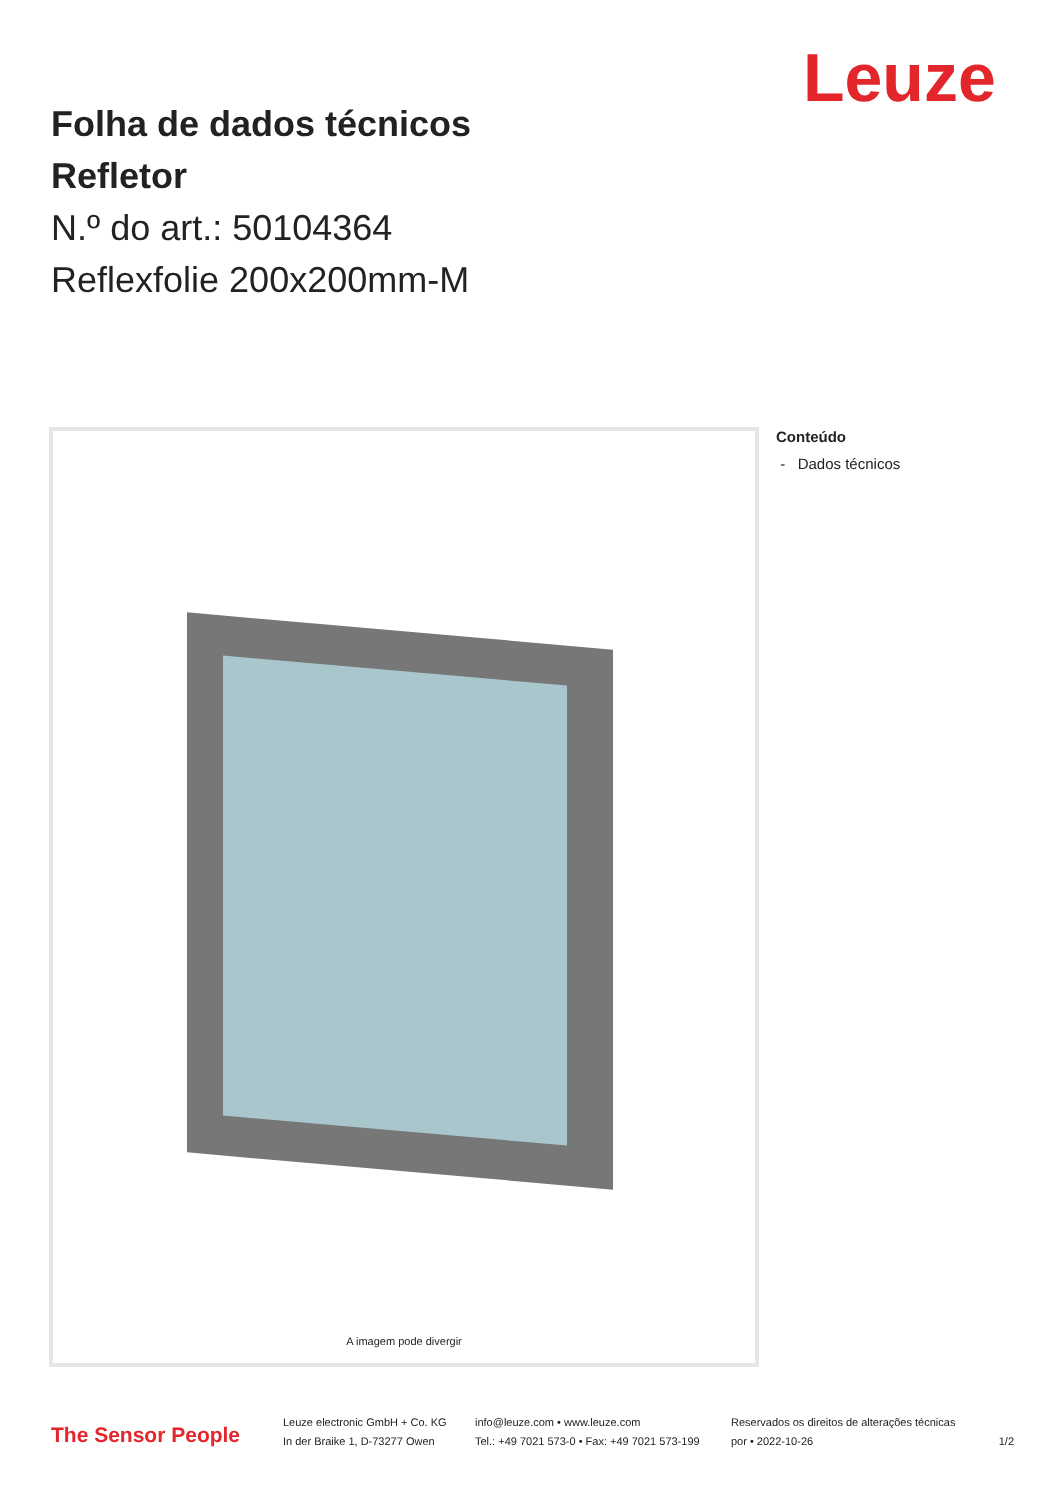Leuze
Folha de dados técnicos
Refletor
N.º do art.: 50104364
Reflexfolie 200x200mm-M
A imagem pode divergir Conteúdo
- Dados técnicos
The Sensor People
Leuze electronic GmbH + Co. KG
In der Braike 1, D-73277 Owen
info@leuze.com • www.leuze.com
Tel.: +49 7021 573-0 • Fax: +49 7021 573-199
Reservados os direitos de alterações técnicas
por • 2022-10-26
1/2